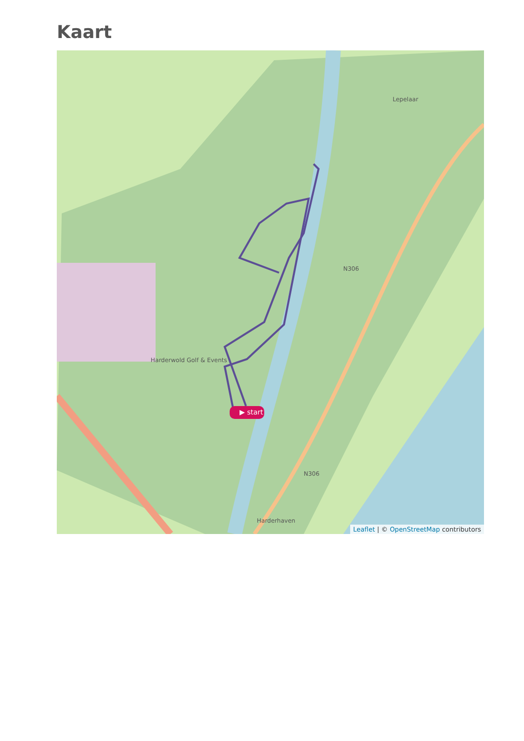Kaart
▶ start
Harderwold Golf & Events
Harderhaven
N306
N306
Lepelaar
Leaflet | © OpenStreetMap contributors